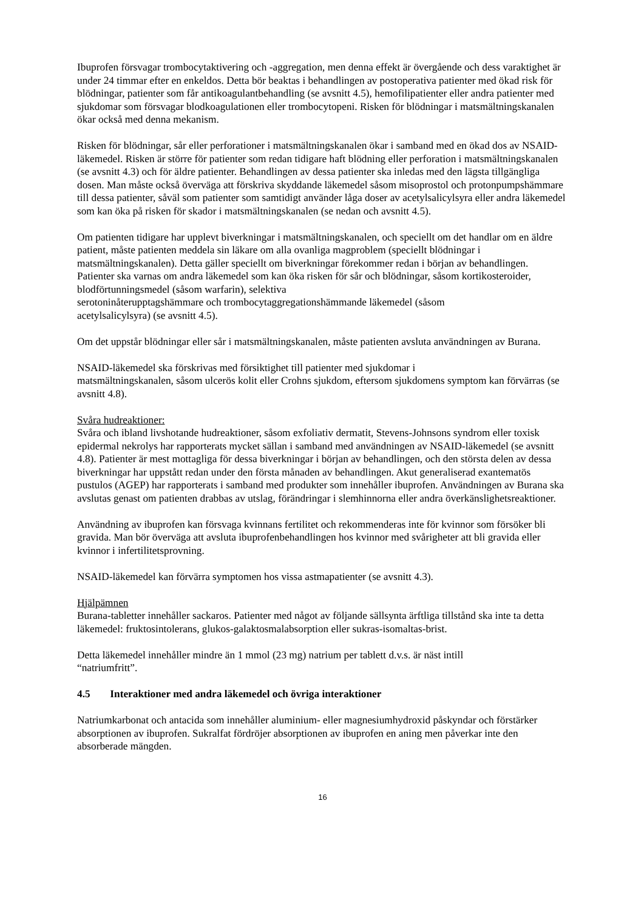Ibuprofen försvagar trombocytaktivering och -aggregation, men denna effekt är övergående och dess varaktighet är under 24 timmar efter en enkeldos. Detta bör beaktas i behandlingen av postoperativa patienter med ökad risk för blödningar, patienter som får antikoagulantbehandling (se avsnitt 4.5), hemofilipatienter eller andra patienter med sjukdomar som försvagar blodkoagulationen eller trombocytopeni. Risken för blödningar i matsmältningskanalen ökar också med denna mekanism.
Risken för blödningar, sår eller perforationer i matsmältningskanalen ökar i samband med en ökad dos av NSAID-läkemedel. Risken är större för patienter som redan tidigare haft blödning eller perforation i matsmältningskanalen (se avsnitt 4.3) och för äldre patienter. Behandlingen av dessa patienter ska inledas med den lägsta tillgängliga dosen. Man måste också överväga att förskriva skyddande läkemedel såsom misoprostol och protonpumpshämmare till dessa patienter, såväl som patienter som samtidigt använder låga doser av acetylsalicylsyra eller andra läkemedel som kan öka på risken för skador i matsmältningskanalen (se nedan och avsnitt 4.5).
Om patienten tidigare har upplevt biverkningar i matsmältningskanalen, och speciellt om det handlar om en äldre patient, måste patienten meddela sin läkare om alla ovanliga magproblem (speciellt blödningar i matsmältningskanalen). Detta gäller speciellt om biverkningar förekommer redan i början av behandlingen. Patienter ska varnas om andra läkemedel som kan öka risken för sår och blödningar, såsom kortikosteroider, blodförtunningsmedel (såsom warfarin), selektiva
serotoninåterupptagshämmare och trombocytaggregationshämmande läkemedel (såsom
acetylsalicylsyra) (se avsnitt 4.5).
Om det uppstår blödningar eller sår i matsmältningskanalen, måste patienten avsluta användningen av Burana.
NSAID-läkemedel ska förskrivas med försiktighet till patienter med sjukdomar i
matsmältningskanalen, såsom ulcerös kolit eller Crohns sjukdom, eftersom sjukdomens symptom kan förvärras (se avsnitt 4.8).
Svåra hudreaktioner:
Svåra och ibland livshotande hudreaktioner, såsom exfoliativ dermatit, Stevens-Johnsons syndrom eller toxisk epidermal nekrolys har rapporterats mycket sällan i samband med användningen av NSAID-läkemedel (se avsnitt 4.8). Patienter är mest mottagliga för dessa biverkningar i början av behandlingen, och den största delen av dessa biverkningar har uppstått redan under den första månaden av behandlingen. Akut generaliserad exantematös pustulos (AGEP) har rapporterats i samband med produkter som innehåller ibuprofen. Användningen av Burana ska avslutas genast om patienten drabbas av utslag, förändringar i slemhinnorna eller andra överkänslighetsreaktioner.
Användning av ibuprofen kan försvaga kvinnans fertilitet och rekommenderas inte för kvinnor som försöker bli gravida. Man bör överväga att avsluta ibuprofenbehandlingen hos kvinnor med svårigheter att bli gravida eller kvinnor i infertilitetsprovning.
NSAID-läkemedel kan förvärra symptomen hos vissa astmapatienter (se avsnitt 4.3).
Hjälpämnen
Burana-tabletter innehåller sackaros. Patienter med något av följande sällsynta ärftliga tillstånd ska inte ta detta läkemedel: fruktosintolerans, glukos-galaktosmalabsorption eller sukras-isomaltas-brist.
Detta läkemedel innehåller mindre än 1 mmol (23 mg) natrium per tablett d.v.s. är näst intill
“natriumfritt”.
4.5 Interaktioner med andra läkemedel och övriga interaktioner
Natriumkarbonat och antacida som innehåller aluminium- eller magnesiumhydroxid påskyndar och förstärker absorptionen av ibuprofen. Sukralfat fördröjer absorptionen av ibuprofen en aning men påverkar inte den absorberade mängden.
16